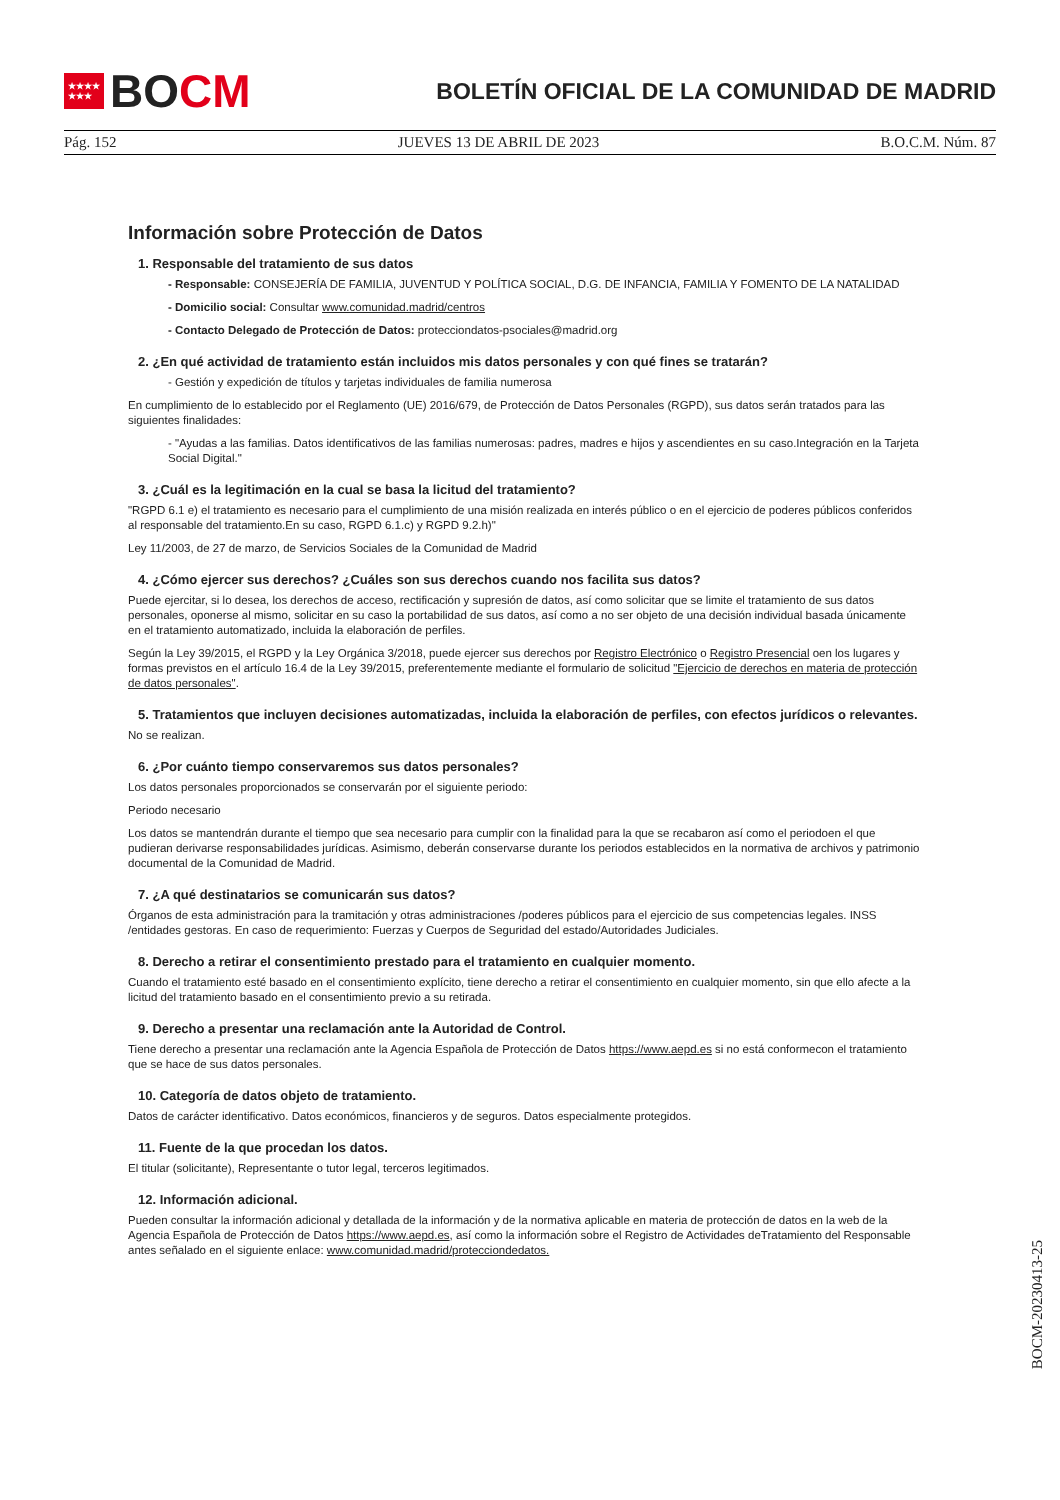★★★★
★★★
BO CM
BOLETÍN OFICIAL DE LA COMUNIDAD DE MADRID
Pág. 152 JUEVES 13 DE ABRIL DE 2023 B.O.C.M. Núm. 87
Información sobre Protección de Datos
1. Responsable del tratamiento de sus datos
- Responsable: CONSEJERÍA DE FAMILIA, JUVENTUD Y POLÍTICA SOCIAL, D.G. DE INFANCIA, FAMILIA Y FOMENTO DE LA NATALIDAD
- Domicilio social: Consultar www.comunidad.madrid/centros
- Contacto Delegado de Protección de Datos: protecciondatos-psociales@madrid.org
2. ¿En qué actividad de tratamiento están incluidos mis datos personales y con qué fines se tratarán?
- Gestión y expedición de títulos y tarjetas individuales de familia numerosa
En cumplimiento de lo establecido por el Reglamento (UE) 2016/679, de Protección de Datos Personales (RGPD), sus datos serán tratados para las siguientes finalidades:
- "Ayudas a las familias. Datos identificativos de las familias numerosas: padres, madres e hijos y ascendientes en su caso.Integración en la Tarjeta Social Digital."
3. ¿Cuál es la legitimación en la cual se basa la licitud del tratamiento?
"RGPD 6.1 e) el tratamiento es necesario para el cumplimiento de una misión realizada en interés público o en el ejercicio de poderes públicos conferidos al responsable del tratamiento.En su caso, RGPD 6.1.c) y RGPD 9.2.h)"
Ley 11/2003, de 27 de marzo, de Servicios Sociales de la Comunidad de Madrid
4. ¿Cómo ejercer sus derechos? ¿Cuáles son sus derechos cuando nos facilita sus datos?
Puede ejercitar, si lo desea, los derechos de acceso, rectificación y supresión de datos, así como solicitar que se limite el tratamiento de sus datos personales, oponerse al mismo, solicitar en su caso la portabilidad de sus datos, así como a no ser objeto de una decisión individual basada únicamente en el tratamiento automatizado, incluida la elaboración de perfiles.
Según la Ley 39/2015, el RGPD y la Ley Orgánica 3/2018, puede ejercer sus derechos por Registro Electrónico o Registro Presencial oen los lugares y formas previstos en el artículo 16.4 de la Ley 39/2015, preferentemente mediante el formulario de solicitud "Ejercicio de derechos en materia de protección de datos personales".
5. Tratamientos que incluyen decisiones automatizadas, incluida la elaboración de perfiles, con efectos jurídicos o relevantes.
No se realizan.
6. ¿Por cuánto tiempo conservaremos sus datos personales?
Los datos personales proporcionados se conservarán por el siguiente periodo:
Periodo necesario
Los datos se mantendrán durante el tiempo que sea necesario para cumplir con la finalidad para la que se recabaron así como el periodoen el que pudieran derivarse responsabilidades jurídicas. Asimismo, deberán conservarse durante los periodos establecidos en la normativa de archivos y patrimonio documental de la Comunidad de Madrid.
7. ¿A qué destinatarios se comunicarán sus datos?
Órganos de esta administración para la tramitación y otras administraciones /poderes públicos para el ejercicio de sus competencias legales. INSS /entidades gestoras. En caso de requerimiento: Fuerzas y Cuerpos de Seguridad del estado/Autoridades Judiciales.
8. Derecho a retirar el consentimiento prestado para el tratamiento en cualquier momento.
Cuando el tratamiento esté basado en el consentimiento explícito, tiene derecho a retirar el consentimiento en cualquier momento, sin que ello afecte a la licitud del tratamiento basado en el consentimiento previo a su retirada.
9. Derecho a presentar una reclamación ante la Autoridad de Control.
Tiene derecho a presentar una reclamación ante la Agencia Española de Protección de Datos https://www.aepd.es si no está conformecon el tratamiento que se hace de sus datos personales.
10. Categoría de datos objeto de tratamiento.
Datos de carácter identificativo. Datos económicos, financieros y de seguros. Datos especialmente protegidos.
11. Fuente de la que procedan los datos.
El titular (solicitante), Representante o tutor legal, terceros legitimados.
12. Información adicional.
Pueden consultar la información adicional y detallada de la información y de la normativa aplicable en materia de protección de datos en la web de la Agencia Española de Protección de Datos https://www.aepd.es, así como la información sobre el Registro de Actividades deTratamiento del Responsable antes señalado en el siguiente enlace: www.comunidad.madrid/protecciondedatos.
BOCM-20230413-25